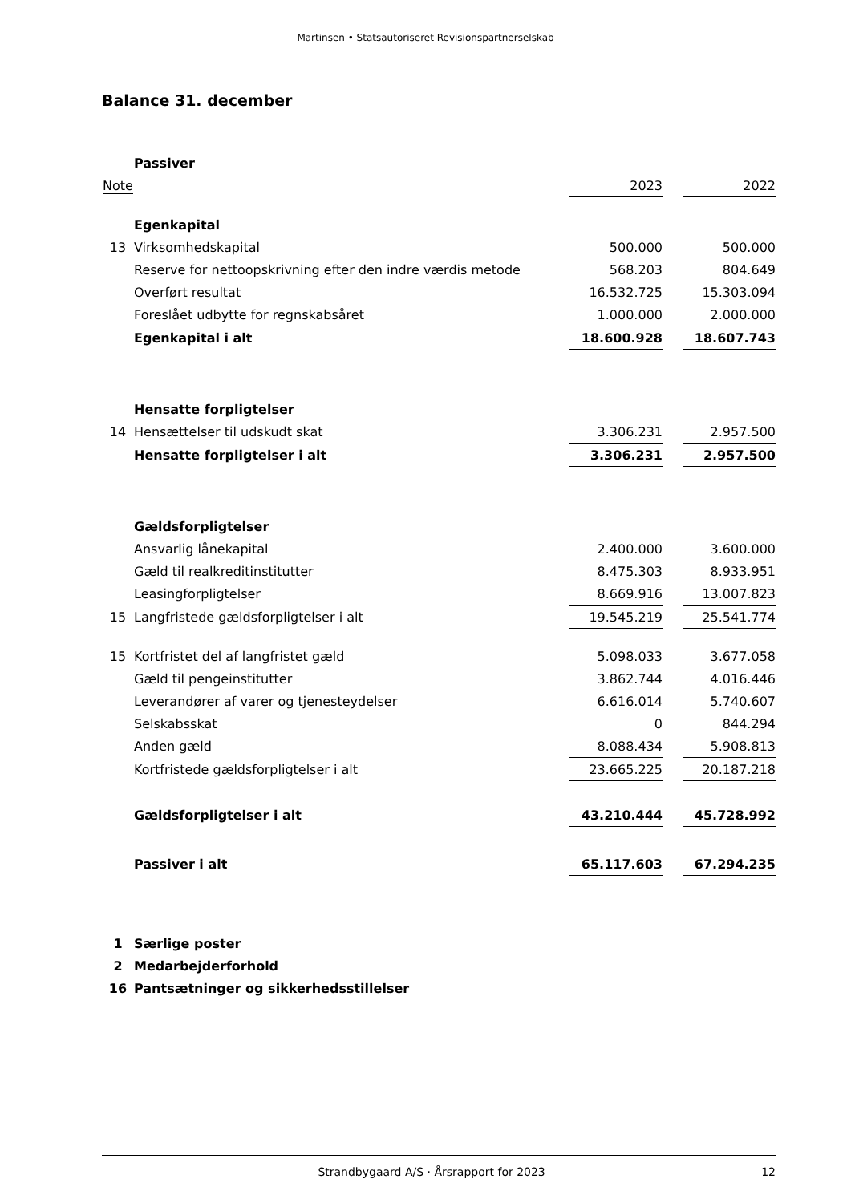Martinsen • Statsautoriseret Revisionspartnerselskab
Balance 31. december
| | Passiver | | | |
| Note | | 2023 | | 2022 |
| | Egenkapital | | | |
| 13 | Virksomhedskapital | 500.000 | | 500.000 |
| | Reserve for nettoopskrivning efter den indre værdis metode | 568.203 | | 804.649 |
| | Overført resultat | 16.532.725 | | 15.303.094 |
| | Foreslået udbytte for regnskabsåret | 1.000.000 | | 2.000.000 |
| | Egenkapital i alt | 18.600.928 | | 18.607.743 |
| | Hensatte forpligtelser | | | |
| 14 | Hensættelser til udskudt skat | 3.306.231 | | 2.957.500 |
| | Hensatte forpligtelser i alt | 3.306.231 | | 2.957.500 |
| | Gældsforpligtelser | | | |
| | Ansvarlig lånekapital | 2.400.000 | | 3.600.000 |
| | Gæld til realkreditinstitutter | 8.475.303 | | 8.933.951 |
| | Leasingforpligtelser | 8.669.916 | | 13.007.823 |
| 15 | Langfristede gældsforpligtelser i alt | 19.545.219 | | 25.541.774 |
| 15 | Kortfristet del af langfristet gæld | 5.098.033 | | 3.677.058 |
| | Gæld til pengeinstitutter | 3.862.744 | | 4.016.446 |
| | Leverandører af varer og tjenesteydelser | 6.616.014 | | 5.740.607 |
| | Selskabsskat | 0 | | 844.294 |
| | Anden gæld | 8.088.434 | | 5.908.813 |
| | Kortfristede gældsforpligtelser i alt | 23.665.225 | | 20.187.218 |
| | Gældsforpligtelser i alt | 43.210.444 | | 45.728.992 |
| | Passiver i alt | 65.117.603 | | 67.294.235 |
| 1 | Særlige poster | | | |
| 2 | Medarbejderforhold | | | |
| 16 | Pantsætninger og sikkerhedsstillelser | | | |
Strandbygaard A/S · Årsrapport for 2023 12